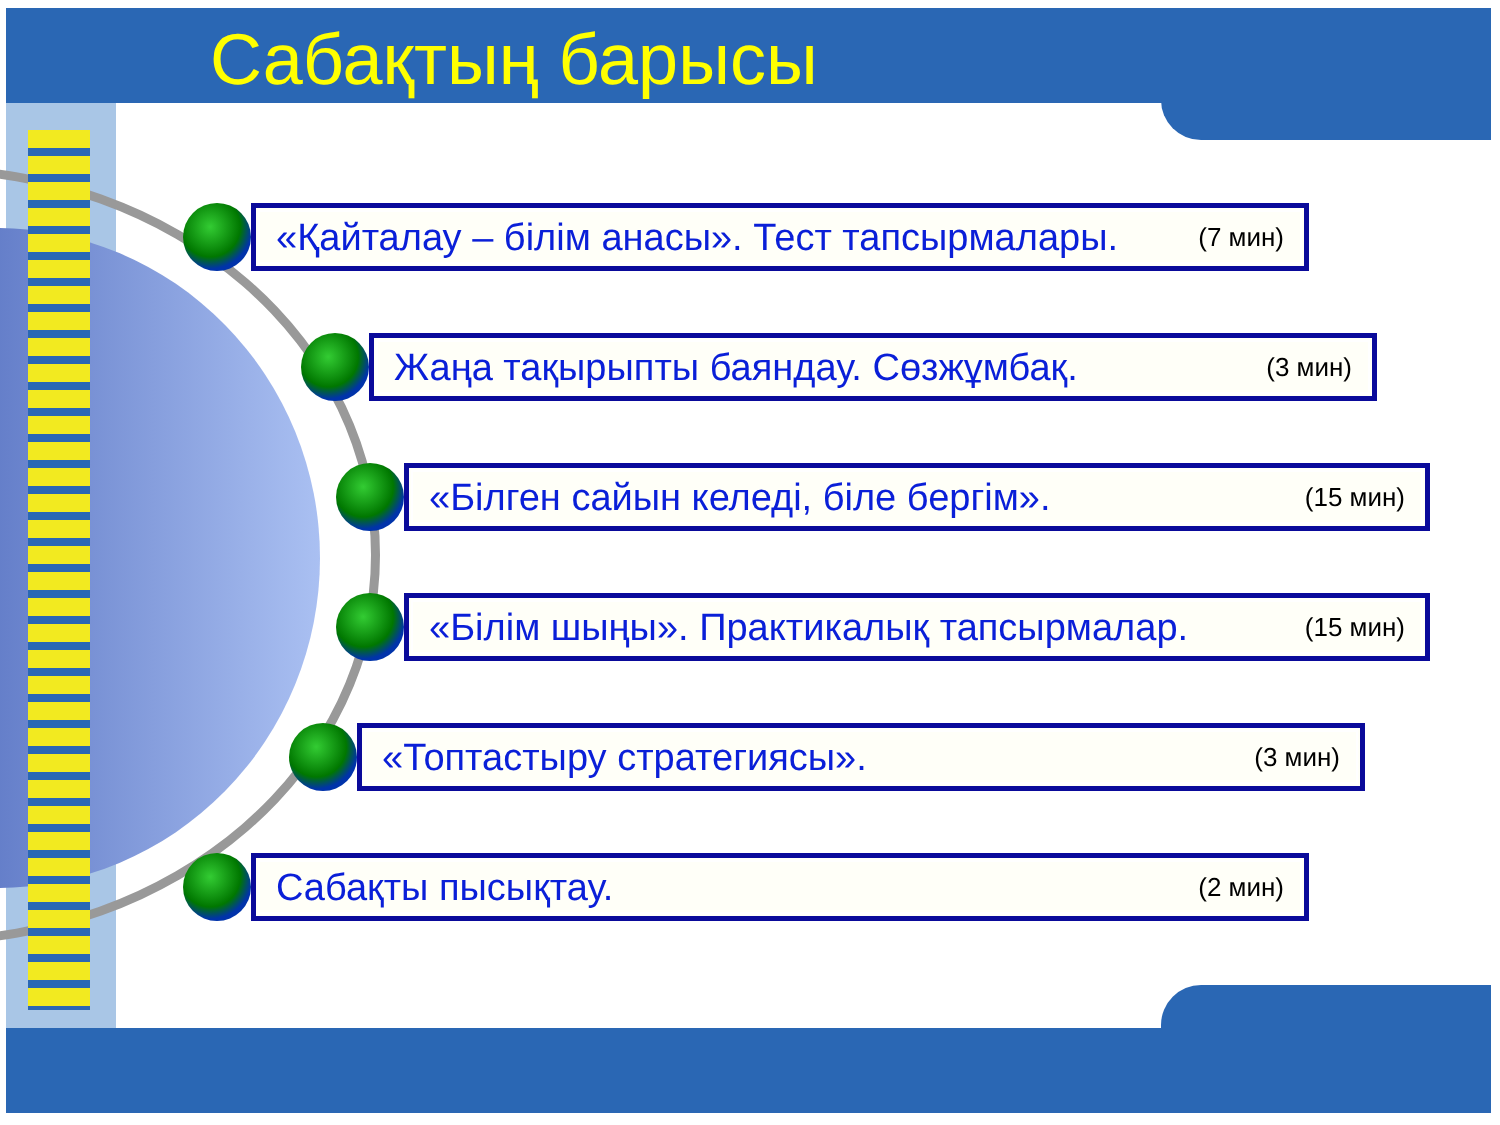Сабақтың барысы
«Қайталау – білім анасы». Тест тапсырмалары. (7 мин)
Жаңа тақырыпты баяндау. Сөзжұмбақ. (3 мин)
«Білген сайын келеді, біле бергім». (15 мин)
«Білім шыңы». Практикалық тапсырмалар. (15 мин)
«Топтастыру стратегиясы». (3 мин)
Сабақты пысықтау. (2 мин)